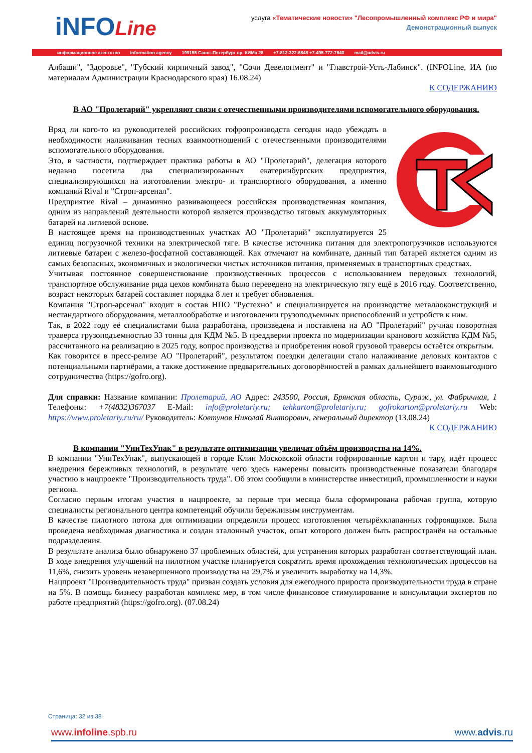iNFOLine
услуга «Тематические новости» "Лесопромышленный комплекс РФ и мира"
Демонстрационный выпуск
информационное агентство information agency 199155 Санкт-Петербург пр. КИМа 28 +7-812-322-6848 +7-495-772-7640 mail@advis.ru
Албаши", "Здоровье", "Губский кирпичный завод", "Сочи Девелопмент" и "Главстрой-Усть-Лабинск". (INFOLine, ИА (по материалам Администрации Краснодарского края) 16.08.24)
К СОДЕРЖАНИЮ
В АО "Пролетарий" укрепляют связи с отечественными производителями вспомогательного оборудования.
Вряд ли кого-то из руководителей российских гофропроизводств сегодня надо убеждать в необходимости налаживания тесных взаимоотношений с отечественными производителями вспомогательного оборудования.
Это, в частности, подтверждает практика работы в АО "Пролетарий", делегация которого недавно посетила два специализированных екатеринбургских предприятия, специализирующихся на изготовлении электро- и транспортного оборудования, а именно компаний Rival и "Строп-арсенал".
Предприятие Rival – динамично развивающееся российская производственная компания, одним из направлений деятельности которой является производство тяговых аккумуляторных батарей на литиевой основе.
В настоящее время на производственных участках АО "Пролетарий" эксплуатируется 25 единиц погрузочной техники на электрической тяге. В качестве источника питания для электропогрузчиков используются литиевые батареи с железо-фосфатной составляющей. Как отмечают на комбинате, данный тип батарей является одним из самых безопасных, экономичных и экологически чистых источников питания, применяемых в транспортных средствах.
Учитывая постоянное совершенствование производственных процессов с использованием передовых технологий, транспортное обслуживание ряда цехов комбината было переведено на электрическую тягу ещё в 2016 году. Соответственно, возраст некоторых батарей составляет порядка 8 лет и требует обновления.
Компания "Строп-арсенал" входит в состав НПО "Рустехно" и специализируется на производстве металлоконструкций и нестандартного оборудования, металлообработке и изготовлении грузоподъемных приспособлений и устройств к ним.
Так, в 2022 году её специалистами была разработана, произведена и поставлена на АО "Пролетарий" ручная поворотная траверса грузоподъемностью 33 тонны для КДМ №5. В преддверии проекта по модернизации кранового хозяйства КДМ №5, рассчитанного на реализацию в 2025 году, вопрос производства и приобретения новой грузовой траверсы остаётся открытым.
Как говорится в пресс-релизе АО "Пролетарий", результатом поездки делегации стало налаживание деловых контактов с потенциальными партнёрами, а также достижение предварительных договорённостей в рамках дальнейшего взаимовыгодного сотрудничества (https://gofro.org).
Для справки: Название компании: Пролетарий, АО Адрес: 243500, Россия, Брянская область, Сураж, ул. Фабричная, 1 Телефоны: +7(4832)367037 E-Mail: info@proletariy.ru; tehkarton@proletariy.ru; gofrokarton@proletariy.ru Web: https://www.proletariy.ru/ru/ Руководитель: Ковтунов Николай Викторович, генеральный директор (13.08.24)
К СОДЕРЖАНИЮ
В компании "УниТехУпак" в результате оптимизации увеличат объём производства на 14%.
В компании "УниТехУпак", выпускающей в городе Клин Московской области гофрированные картон и тару, идёт процесс внедрения бережливых технологий, в результате чего здесь намерены повысить производственные показатели благодаря участию в нацпроекте "Производительность труда". Об этом сообщили в министерстве инвестиций, промышленности и науки региона.
Согласно первым итогам участия в нацпроекте, за первые три месяца была сформирована рабочая группа, которую специалисты регионального центра компетенций обучили бережливым инструментам.
В качестве пилотного потока для оптимизации определили процесс изготовления четырёхклапанных гофроящиков. Была проведена необходимая диагностика и создан эталонный участок, опыт которого должен быть распространён на остальные подразделения.
В результате анализа было обнаружено 37 проблемных областей, для устранения которых разработан соответствующий план. В ходе внедрения улучшений на пилотном участке планируется сократить время прохождения технологических процессов на 11,6%, снизить уровень незавершенного производства на 29,7% и увеличить выработку на 14,3%.
Нацпроект "Производительность труда" призван создать условия для ежегодного прироста производительности труда в стране на 5%. В помощь бизнесу разработан комплекс мер, в том числе финансовое стимулирование и консультации экспертов по работе предприятий (https://gofro.org). (07.08.24)
Страница: 32 из 38
www.infoline.spb.ru www.advis.ru